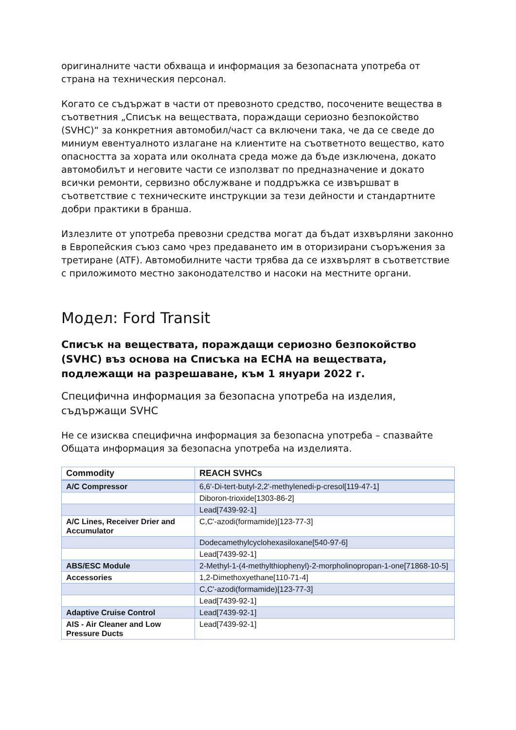оригиналните части обхваща и информация за безопасната употреба от страна на техническия персонал.
Когато се съдържат в части от превозното средство, посочените вещества в съответния „Списък на веществата, пораждащи сериозно безпокойство (SVHC)“ за конкретния автомобил/част са включени така, че да се сведе до миниум евентуалното излагане на клиентите на съответното вещество, като опасността за хората или околната среда може да бъде изключена, докато автомобилът и неговите части се използват по предназначение и докато всички ремонти, сервизно обслужване и поддръжка се извършват в съответствие с техническите инструкции за тези дейности и стандартните добри практики в бранша.
Излезлите от употреба превозни средства могат да бъдат изхвърляни законно в Европейския съюз само чрез предаването им в оторизирани съоръжения за третиране (ATF). Автомобилните части трябва да се изхвърлят в съответствие с приложимото местно законодателство и насоки на местните органи.
Модел: Ford Transit
Списък на веществата, пораждащи сериозно безпокойство (SVHC) въз основа на Списъка на ECHA на веществата, подлежащи на разрешаване, към 1 януари 2022 г.
Специфична информация за безопасна употреба на изделия, съдържащи SVHC
Не се изисква специфична информация за безопасна употреба – спазвайте Общата информация за безопасна употреба на изделията.
| Commodity | REACH SVHCs |
| --- | --- |
| A/C Compressor | 6,6'-Di-tert-butyl-2,2'-methylenedi-p-cresol[119-47-1] |
| | Diboron-trioxide[1303-86-2] |
| | Lead[7439-92-1] |
| A/C Lines, Receiver Drier and Accumulator | C,C'-azodi(formamide)[123-77-3] |
| | Dodecamethylcyclohexasiloxane[540-97-6] |
| | Lead[7439-92-1] |
| ABS/ESC Module | 2-Methyl-1-(4-methylthiophenyl)-2-morpholinopropan-1-one[71868-10-5] |
| Accessories | 1,2-Dimethoxyethane[110-71-4] |
| | C,C'-azodi(formamide)[123-77-3] |
| | Lead[7439-92-1] |
| Adaptive Cruise Control | Lead[7439-92-1] |
| AIS - Air Cleaner and Low Pressure Ducts | Lead[7439-92-1] |